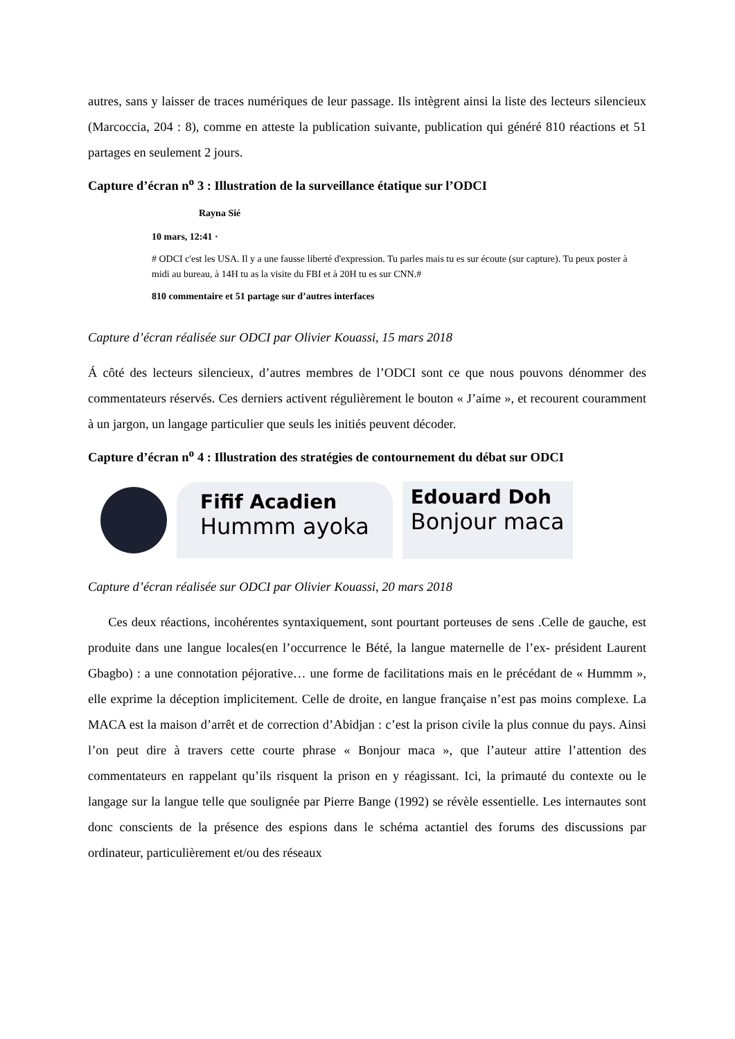autres, sans y laisser de traces numériques de leur passage. Ils intègrent ainsi la liste des lecteurs silencieux (Marcoccia, 204 : 8), comme en atteste la publication suivante, publication qui généré 810 réactions et 51 partages en seulement 2 jours.
Capture d’écran n<sup>o</sup> 3 : Illustration de la surveillance étatique sur l’ODCI
Rayna Sié
10 mars, 12:41 ·
# ODCI c'est les USA. Il y a une fausse liberté d'expression. Tu parles mais tu es sur écoute (sur capture). Tu peux poster à midi au bureau, à 14H tu as la visite du FBI et à 20H tu es sur CNN.#
810 commentaire et 51 partage sur d’autres interfaces
Capture d’écran réalisée sur ODCI par Olivier Kouassi, 15 mars 2018
Á côté des lecteurs silencieux, d’autres membres de l’ODCI sont ce que nous pouvons dénommer des commentateurs réservés. Ces derniers activent régulièrement le bouton « J’aime », et recourent couramment à un jargon, un langage particulier que seuls les initiés peuvent décoder.
Capture d’écran n<sup>o</sup> 4 : Illustration des stratégies de contournement du débat sur ODCI
Fifif Acadien
Hummm ayoka
Edouard Doh
Bonjour maca
Capture d’écran réalisée sur ODCI par Olivier Kouassi, 20 mars 2018
Ces deux réactions, incohérentes syntaxiquement, sont pourtant porteuses de sens .Celle de gauche, est produite dans une langue locales(en l’occurrence le Bété, la langue maternelle de l’ex- président Laurent Gbagbo) : a une connotation péjorative… une forme de facilitations mais en le précédant de « Hummm », elle exprime la déception implicitement. Celle de droite, en langue française n’est pas moins complexe. La MACA est la maison d’arrêt et de correction d’Abidjan : c’est la prison civile la plus connue du pays. Ainsi l’on peut dire à travers cette courte phrase « Bonjour maca », que l’auteur attire l’attention des commentateurs en rappelant qu’ils risquent la prison en y réagissant. Ici, la primauté du contexte ou le langage sur la langue telle que soulignée par Pierre Bange (1992) se révèle essentielle. Les internautes sont donc conscients de la présence des espions dans le schéma actantiel des forums des discussions par ordinateur, particulièrement et/ou des réseaux